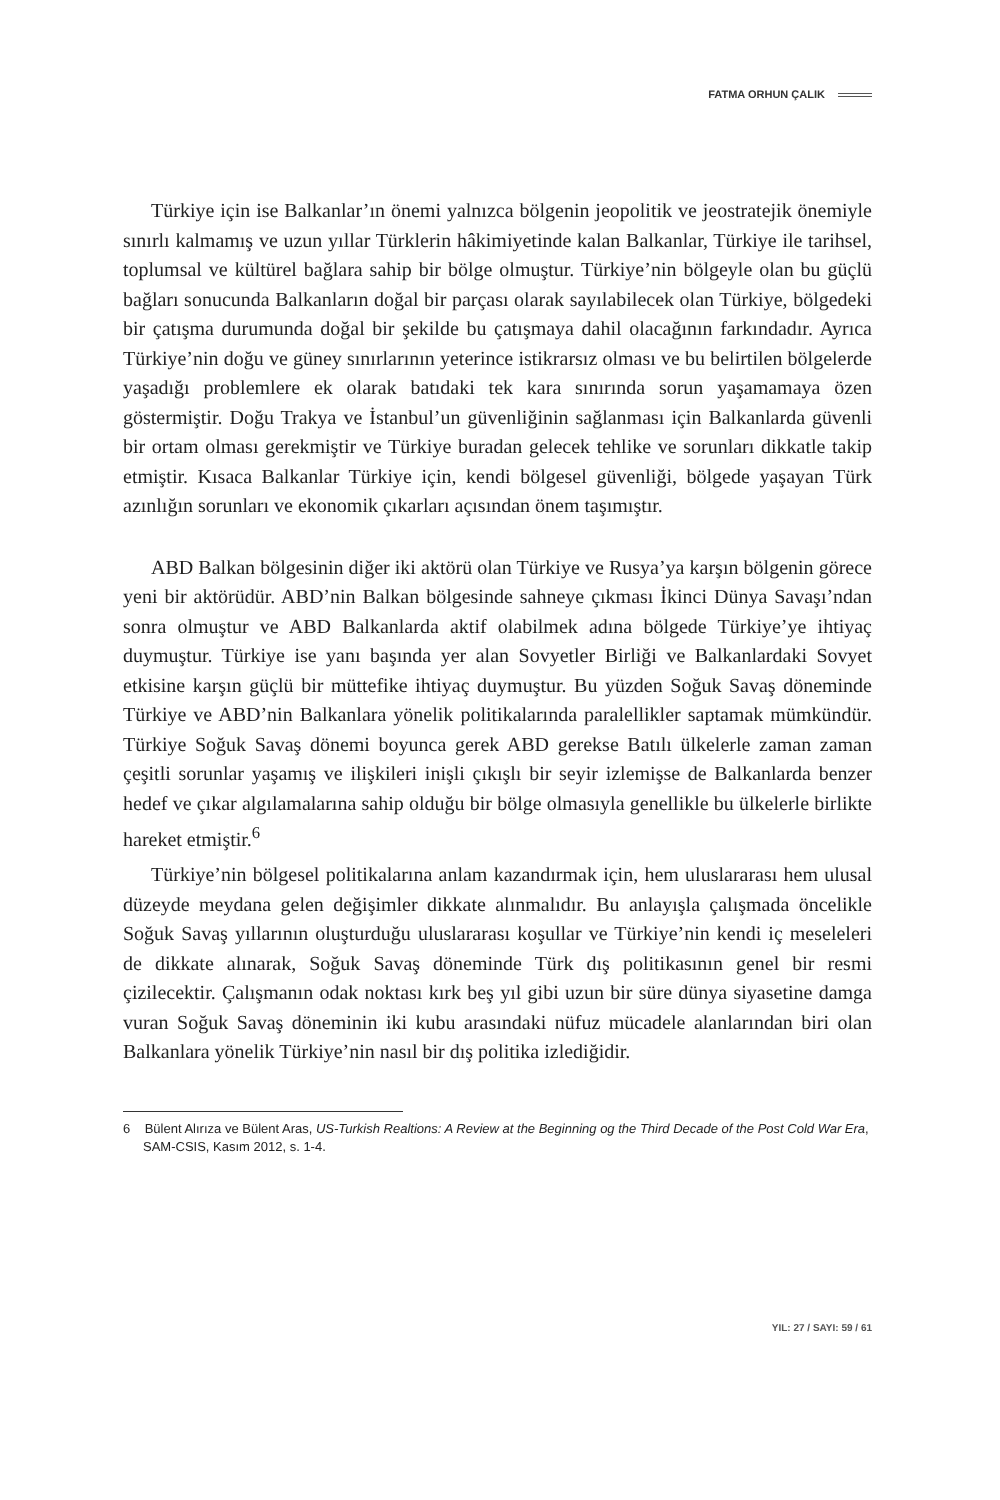FATMA ORHUN ÇALIK
Türkiye için ise Balkanlar’ın önemi yalnızca bölgenin jeopolitik ve jeostratejik önemiyle sınırlı kalmamış ve uzun yıllar Türklerin hâkimiyetinde kalan Balkanlar, Türkiye ile tarihsel, toplumsal ve kültürel bağlara sahip bir bölge olmuştur. Türkiye’nin bölgeyle olan bu güçlü bağları sonucunda Balkanların doğal bir parçası olarak sayılabilecek olan Türkiye, bölgedeki bir çatışma durumunda doğal bir şekilde bu çatışmaya dahil olacağının farkındadır. Ayrıca Türkiye’nin doğu ve güney sınırlarının yeterince istikrarsız olması ve bu belirtilen bölgelerde yaşadığı problemlere ek olarak batıdaki tek kara sınırında sorun yaşamamaya özen göstermiştir. Doğu Trakya ve İstanbul’un güvenliğinin sağlanması için Balkanlarda güvenli bir ortam olması gerekmiştir ve Türkiye buradan gelecek tehlike ve sorunları dikkatle takip etmiştir. Kısaca Balkanlar Türkiye için, kendi bölgesel güvenliği, bölgede yaşayan Türk azınlığın sorunları ve ekonomik çıkarları açısından önem taşımıştır.
ABD Balkan bölgesinin diğer iki aktörü olan Türkiye ve Rusya’ya karşın bölgenin görece yeni bir aktörüdür. ABD’nin Balkan bölgesinde sahneye çıkması İkinci Dünya Savaşı’ndan sonra olmuştur ve ABD Balkanlarda aktif olabilmek adına bölgede Türkiye’ye ihtiyaç duymuştur. Türkiye ise yanı başında yer alan Sovyetler Birliği ve Balkanlardaki Sovyet etkisine karşın güçlü bir müttefike ihtiyaç duymuştur. Bu yüzden Soğuk Savaş döneminde Türkiye ve ABD’nin Balkanlara yönelik politikalarında paralellikler saptamak mümkündür. Türkiye Soğuk Savaş dönemi boyunca gerek ABD gerekse Batılı ülkelerle zaman zaman çeşitli sorunlar yaşamış ve ilişkileri inişli çıkışlı bir seyir izlemişse de Balkanlarda benzer hedef ve çıkar algılamalarına sahip olduğu bir bölge olmasıyla genellikle bu ülkelerle birlikte hareket etmiştir.<sup>6</sup>
Türkiye’nin bölgesel politikalarına anlam kazandırmak için, hem uluslararası hem ulusal düzeyde meydana gelen değişimler dikkate alınmalıdır. Bu anlayışla çalışmada öncelikle Soğuk Savaş yıllarının oluşturduğu uluslararası koşullar ve Türkiye’nin kendi iç meseleleri de dikkate alınarak, Soğuk Savaş döneminde Türk dış politikasının genel bir resmi çizilecektir. Çalışmanın odak noktası kırk beş yıl gibi uzun bir süre dünya siyasetine damga vuran Soğuk Savaş döneminin iki kubu arasındaki nüfuz mücadele alanlarından biri olan Balkanlara yönelik Türkiye’nin nasıl bir dış politika izlediğidir.
6 Bülent Alırıza ve Bülent Aras, US-Turkish Realtions: A Review at the Beginning og the Third Decade of the Post Cold War Era, SAM-CSIS, Kasım 2012, s. 1-4.
YIL: 27 / SAYI: 59 / 61